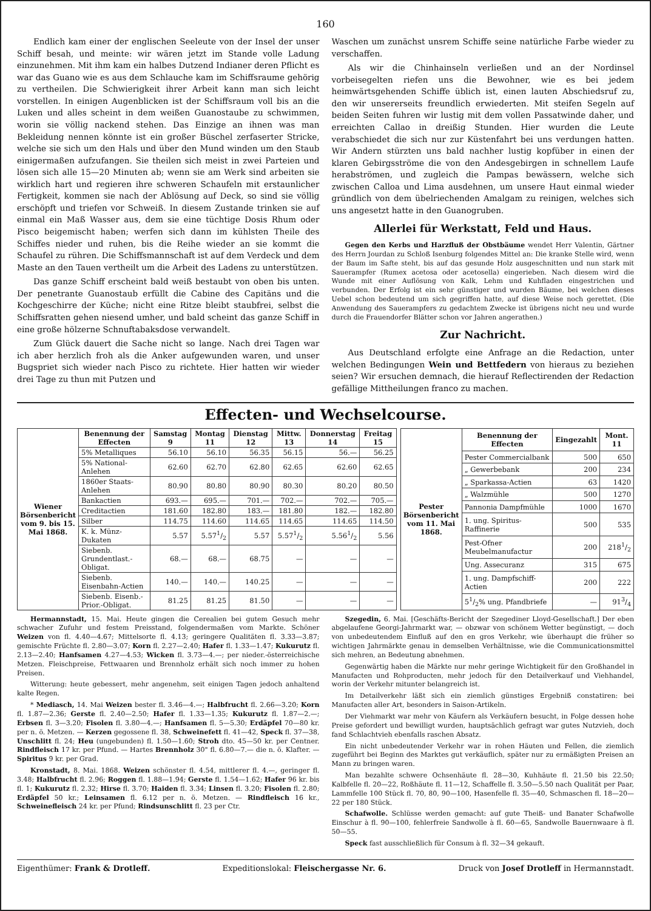160
Endlich kam einer der englischen Seeleute von der Insel der unser Schiff besah, und meinte: wir wären jetzt im Stande volle Ladung einzunehmen. Mit ihm kam ein halbes Dutzend Indianer deren Pflicht es war das Guano wie es aus dem Schlauche kam im Schiffsraume gehörig zu vertheilen. Die Schwierigkeit ihrer Arbeit kann man sich leicht vorstellen. In einigen Augenblicken ist der Schiffsraum voll bis an die Luken und alles scheint in dem weißen Guanostaube zu schwimmen, worin sie völlig nackend stehen. Das Einzige an ihnen was man Bekleidung nennen könnte ist ein großer Büschel zerfaserter Stricke, welche sie sich um den Hals und über den Mund winden um den Staub einigermaßen aufzufangen. Sie theilen sich meist in zwei Parteien und lösen sich alle 15—20 Minuten ab; wenn sie am Werk sind arbeiten sie wirklich hart und regieren ihre schweren Schaufeln mit erstaunlicher Fertigkeit, kommen sie nach der Ablösung auf Deck, so sind sie völlig erschöpft und triefen vor Schweiß. In diesem Zustande trinken sie auf einmal ein Maß Wasser aus, dem sie eine tüchtige Dosis Rhum oder Pisco beigemischt haben; werfen sich dann im kühlsten Theile des Schiffes nieder und ruhen, bis die Reihe wieder an sie kommt die Schaufel zu rühren. Die Schiffsmannschaft ist auf dem Verdeck und dem Maste an den Tauen vertheilt um die Arbeit des Ladens zu unterstützen.
Das ganze Schiff erscheint bald weiß bestaubt von oben bis unten. Der penetrante Guanostaub erfüllt die Cabine des Capitäns und die Kochgeschirre der Küche; nicht eine Ritze bleibt staubfrei, selbst die Schiffsratten gehen niesend umher, und bald scheint das ganze Schiff in eine große hölzerne Schnuftabaksdose verwandelt.
Zum Glück dauert die Sache nicht so lange. Nach drei Tagen war ich aber herzlich froh als die Anker aufgewunden waren, und unser Bugspriet sich wieder nach Pisco zu richtete. Hier hatten wir wieder drei Tage zu thun mit Putzen und
Waschen um zunächst unsrem Schiffe seine natürliche Farbe wieder zu verschaffen.
Als wir die Chinhainseln verließen und an der Nordinsel vorbeisegelten riefen uns die Bewohner, wie es bei jedem heimwärtsgehenden Schiffe üblich ist, einen lauten Abschiedsruf zu, den wir unsererseits freundlich erwiederten. Mit steifen Segeln auf beiden Seiten fuhren wir lustig mit dem vollen Passatwinde daher, und erreichten Callao in dreißig Stunden. Hier wurden die Leute verabschiedet die sich nur zur Küstenfahrt bei uns verdungen hatten. Wir Andern stürzten uns bald nachher lustig kopfüber in einen der klaren Gebirgsströme die von den Andesgebirgen in schnellem Laufe herabströmen, und zugleich die Pampas bewässern, welche sich zwischen Calloa und Lima ausdehnen, um unsere Haut einmal wieder gründlich von dem übelriechenden Amalgam zu reinigen, welches sich uns angesetzt hatte in den Guanogruben.
Allerlei für Werkstatt, Feld und Haus.
Gegen den Kerbs und Harzfluß der Obstbäume wendet Herr Valentin, Gärtner des Herrn Jourdan zu Schloß Isenburg folgendes Mittel an: Die kranke Stelle wird, wenn der Baum im Safte steht, bis auf das gesunde Holz ausgeschnitten und nun stark mit Sauerampfer (Rumex acetosa oder acetosella) eingerieben. Nach diesem wird die Wunde mit einer Auflösung von Kalk, Lehm und Kuhfladen eingestrichen und verbunden. Der Erfolg ist ein sehr günstiger und wurden Bäume, bei welchen dieses Uebel schon bedeutend um sich gegriffen hatte, auf diese Weise noch gerettet. (Die Anwendung des Sauerampfers zu gedachtem Zwecke ist übrigens nicht neu und wurde durch die Frauendorfer Blätter schon vor Jahren angerathen.)
Zur Nachricht.
Aus Deutschland erfolgte eine Anfrage an die Redaction, unter welchen Bedingungen Wein und Bettfedern von hieraus zu beziehen seien? Wir ersuchen demnach, die hierauf Reflectirenden der Redaction gefällige Mittheilungen franco zu machen.
Effecten- und Wechselcourse.
| Wiener Börsenbericht vom 9. bis 15. Mai 1868. | Benennung der Effecten | Samstag 9 | Montag 11 | Dienstag 12 | Mittw. 13 | Donnerstag 14 | Freitag 15 |
| --- | --- | --- | --- | --- | --- | --- | --- |
| | 5% Metalliques | 56.10 | 56.10 | 56.35 | 56.15 | 56.— | 56.25 |
| | 5% National-Anlehen | 62.60 | 62.70 | 62.80 | 62.65 | 62.60 | 62.65 |
| | 1860er Staats-Anlehen | 80.90 | 80.80 | 80.90 | 80.30 | 80.20 | 80.50 |
| | Bankactien | 693.— | 695.— | 701.— | 702.— | 702.— | 705.— |
| | Creditactien | 181.60 | 182.80 | 183.— | 181.80 | 182.— | 182.80 |
| | Silber | 114.75 | 114.60 | 114.65 | 114.65 | 114.65 | 114.50 |
| | K. k. Münz-Dukaten | 5.57 | 5.571/2 | 5.57 | 5.571/2 | 5.561/2 | 5.56 |
| | Siebenb. Grundentlast.-Obligat. | 68.— | 68.— | 68.75 | — | — | — |
| | Siebenb. Eisenbahn-Actien | 140.— | 140.— | 140.25 | — | — | — |
| | Siebenb. Eisenb.-Prior.-Obligat. | 81.25 | 81.25 | 81.50 | — | — | — |
| Pester Börsenbericht vom 11. Mai 1868. | Benennung der Effecten | Eingezahlt | Mont. 11 |
| --- | --- | --- | --- |
| | Pester Commercialbank | 500 | 650 |
| | „ Gewerbebank | 200 | 234 |
| | „ Sparkassa-Actien | 63 | 1420 |
| | „ Walzmühle | 500 | 1270 |
| | Pannonia Dampfmühle | 1000 | 1670 |
| | 1. ung. Spiritus-Raffinerie | 500 | 535 |
| | Pest-Ofner Meubelmanufactur | 200 | 2181/2 |
| | Ung. Assecuranz | 315 | 675 |
| | 1. ung. Dampfschiff-Actien | 200 | 222 |
| | 51/2% ung. Pfandbriefe | — | 913/4 |
Hermannstadt, 15. Mai. Heute gingen die Cerealien bei gutem Gesuch mehr schwacher Zufuhr und festem Preisstand, folgendermaßen vom Markte. Schöner Weizen von fl. 4.40—4.67; Mittelsorte fl. 4.13; geringere Qualitäten fl. 3.33—3.87; gemischte Früchte fl. 2.80—3.07; Korn fl. 2.27—2.40; Hafer fl. 1.33—1.47; Kukurutz fl. 2.13—2.40; Hanfsamen 4.27—4.53; Wicken fl. 3.73—4.—; per nieder.-österreichische Metzen. Fleischpreise, Fettwaaren und Brennholz erhält sich noch immer zu hohen Preisen.
Witterung: heute gebessert, mehr angenehm, seit einigen Tagen jedoch anhaltend kalte Regen.
* Mediasch, 14. Mai Weizen bester fl. 3.46—4.—; Halbfrucht fl. 2.66—3.20; Korn fl. 1.87—2.36; Gerste fl. 2.40—2.50; Hafer fl. 1.33—1.35; Kukurutz fl. 1.87—2.—; Erbsen fl. 3—3.20; Fisolen fl. 3.80—4.—; Hanfsamen fl. 5—5.30; Erdäpfel 70—80 kr. per n. ö. Metzen. — Kerzen gegossene fl. 38, Schweinefett fl. 41—42, Speck fl. 37—38, Unschlitt fl. 24; Heu (ungebunden) fl. 1.50—1.60; Stroh dto. 45—50 kr. per Centner. Rindfleisch 17 kr. per Pfund. — Hartes Brennholz 30" fl. 6.80—7.— die n. ö. Klafter. — Spiritus 9 kr. per Grad.
Kronstadt, 8. Mai. 1868. Weizen schönster fl. 4.54, mittlerer fl. 4.—, geringer fl. 3.48; Halbfrucht fl. 2.96; Roggen fl. 1.88—1.94; Gerste fl. 1.54—1.62; Hafer 96 kr. bis fl. 1; Kukurutz fl. 2.32; Hirse fl. 3.70; Haiden fl. 3.34; Linsen fl. 3.20; Fisolen fl. 2.80; Erdäpfel 50 kr.; Leinsamen fl. 6.12 per n. ö. Metzen. — Rindfleisch 16 kr., Schweinefleisch 24 kr. per Pfund; Rindsunschlitt fl. 23 per Ctr.
Szegedin, 6. Mai. [Geschäfts-Bericht der Szegediner Lloyd-Gesellschaft.] Der eben abgelaufene Georgi-Jahrmarkt war, — obzwar von schönem Wetter begünstigt, — doch von unbedeutendem Einfluß auf den en gros Verkehr, wie überhaupt die früher so wichtigen Jahrmärkte genau in demselben Verhältnisse, wie die Communicationsmittel sich mehren, an Bedeutung abnehmen.
Gegenwärtig haben die Märkte nur mehr geringe Wichtigkeit für den Großhandel in Manufacten und Rohproducten, mehr jedoch für den Detailverkauf und Viehhandel, worin der Verkehr mitunter belangreich ist.
Im Detailverkehr läßt sich ein ziemlich günstiges Ergebniß constatiren: bei Manufacten aller Art, besonders in Saison-Artikeln.
Der Viehmarkt war mehr von Käufern als Verkäufern besucht, in Folge dessen hohe Preise gefordert und bewilligt wurden, hauptsächlich gefragt war gutes Nutzvieh, doch fand Schlachtvieh ebenfalls raschen Absatz.
Ein nicht unbedeutender Verkehr war in rohen Häuten und Fellen, die ziemlich zugeführt bei Beginn des Marktes gut verkäuflich, später nur zu ermäßigten Preisen an Mann zu bringen waren.
Man bezahlte schwere Ochsenhäute fl. 28—30, Kuhhäute fl. 21.50 bis 22.50; Kalbfelle fl. 20—22, Roßhäute fl. 11—12, Schaffelle fl. 3.50—5.50 nach Qualität per Paar, Lammfelle 100 Stück fl. 70, 80, 90—100, Hasenfelle fl. 35—40, Schmaschen fl. 18—20—22 per 180 Stück.
Schafwolle. Schlüsse werden gemacht: auf gute Theiß- und Banater Schafwolle Einschur à fl. 90—100, fehlerfreie Sandwolle à fl. 60—65, Sandwolle Bauernwaare à fl. 50—55.
Speck fast ausschließlich für Consum à fl. 32—34 gekauft.
Eigenthümer: Frank & Drotleff. Expeditionslokal: Fleischergasse Nr. 6. Druck von Josef Drotleff in Hermannstadt.